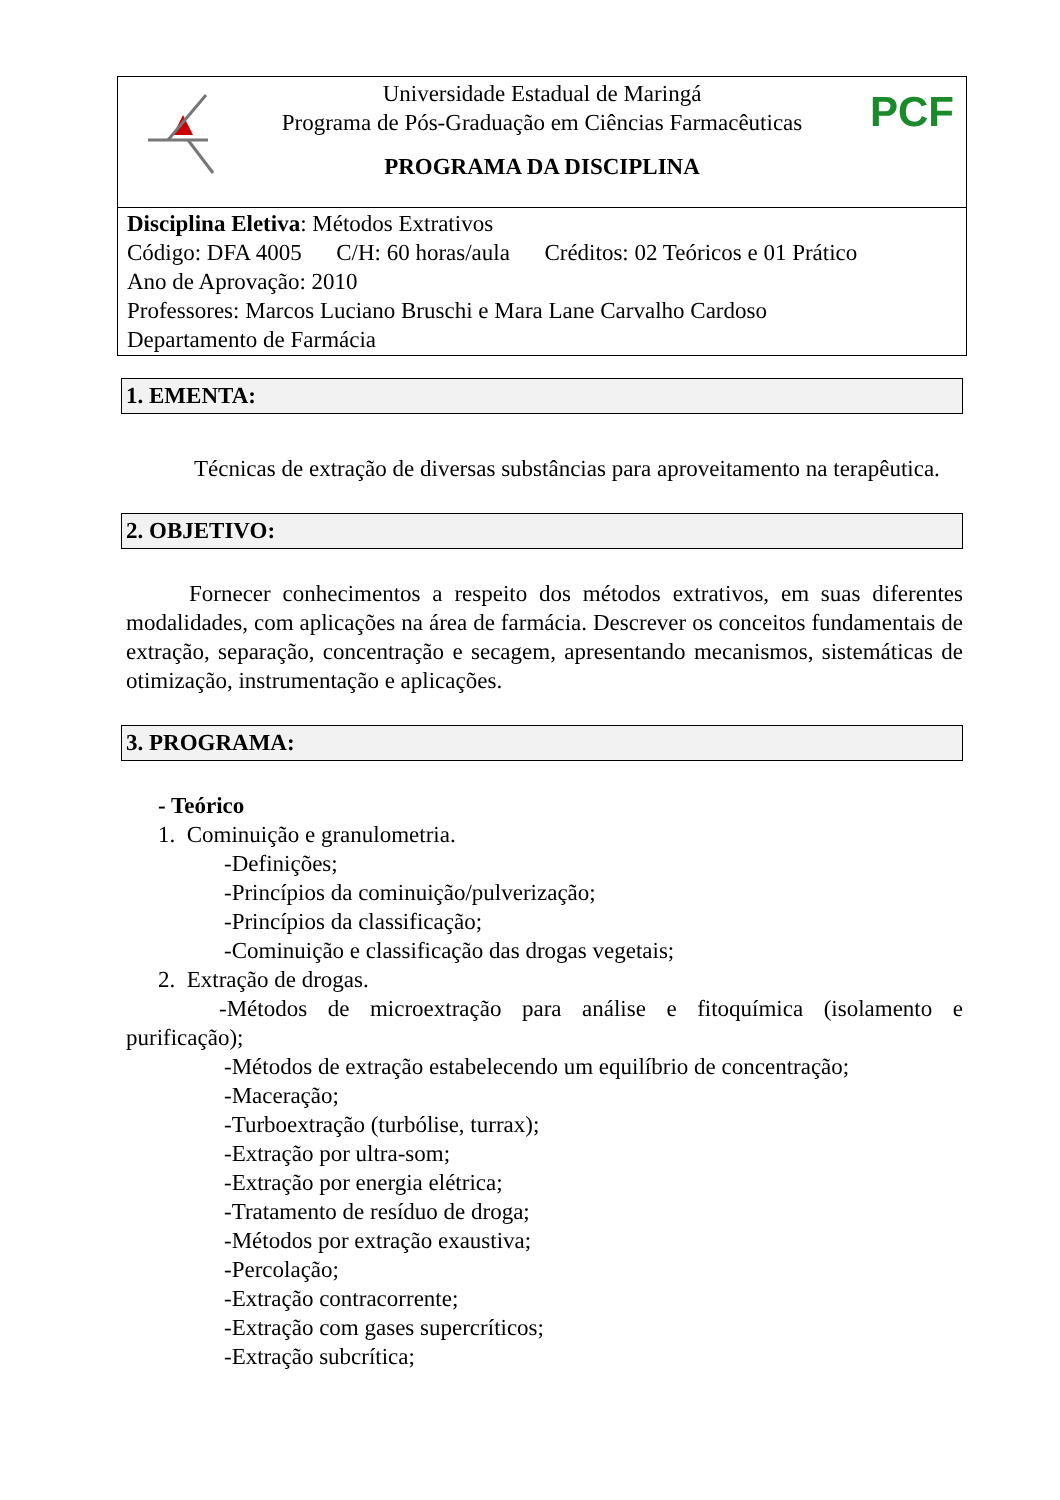Universidade Estadual de Maringá
Programa de Pós-Graduação em Ciências Farmacêuticas
PROGRAMA DA DISCIPLINA
PCF
Disciplina Eletiva: Métodos Extrativos
Código: DFA 4005 C/H: 60 horas/aula Créditos: 02 Teóricos e 01 Prático
Ano de Aprovação: 2010
Professores: Marcos Luciano Bruschi e Mara Lane Carvalho Cardoso
Departamento de Farmácia
1. EMENTA:
Técnicas de extração de diversas substâncias para aproveitamento na terapêutica.
2. OBJETIVO:
Fornecer conhecimentos a respeito dos métodos extrativos, em suas diferentes modalidades, com aplicações na área de farmácia. Descrever os conceitos fundamentais de extração, separação, concentração e secagem, apresentando mecanismos, sistemáticas de otimização, instrumentação e aplicações.
3. PROGRAMA:
- Teórico
1. Cominuição e granulometria.
-Definições;
-Princípios da cominuição/pulverização;
-Princípios da classificação;
-Cominuição e classificação das drogas vegetais;
2. Extração de drogas.
-Métodos de microextração para análise e fitoquímica (isolamento e purificação);
-Métodos de extração estabelecendo um equilíbrio de concentração;
-Maceração;
-Turboextração (turbólise, turrax);
-Extração por ultra-som;
-Extração por energia elétrica;
-Tratamento de resíduo de droga;
-Métodos por extração exaustiva;
-Percolação;
-Extração contracorrente;
-Extração com gases supercríticos;
-Extração subcrítica;